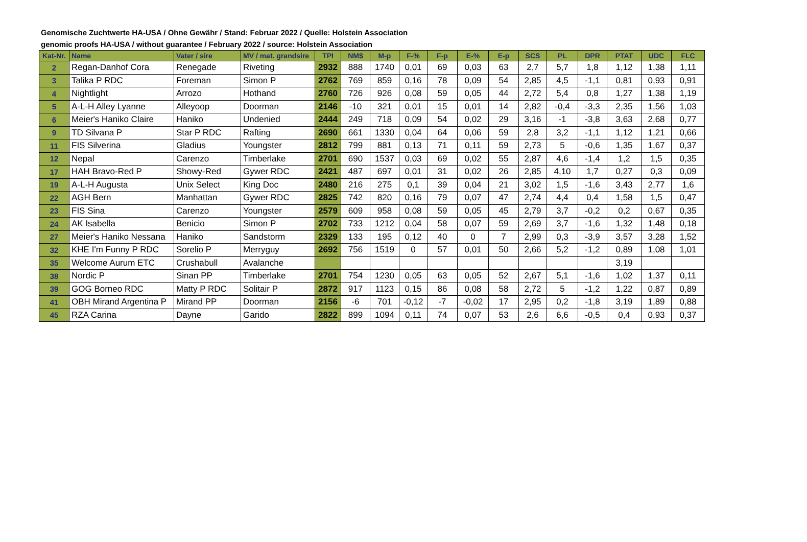Genomische Zuchtwerte HA-USA / Ohne Gewähr / Stand: Februar 2022 / Quelle: Holstein Association
genomic proofs HA-USA / without guarantee / February 2022 / source: Holstein Association
| Kat-Nr. | Name | Vater / sire | MV / mat. grandsire | TPI | NM$ | M-p | F-% | F-p | E-% | E-p | SCS | PL | DPR | PTAT | UDC | FLC |
| --- | --- | --- | --- | --- | --- | --- | --- | --- | --- | --- | --- | --- | --- | --- | --- | --- |
| 2 | Regan-Danhof Cora | Renegade | Riveting | 2932 | 888 | 1740 | 0,01 | 69 | 0,03 | 63 | 2,7 | 5,7 | 1,8 | 1,12 | 1,38 | 1,11 |
| 3 | Talika P RDC | Foreman | Simon P | 2762 | 769 | 859 | 0,16 | 78 | 0,09 | 54 | 2,85 | 4,5 | -1,1 | 0,81 | 0,93 | 0,91 |
| 4 | Nightlight | Arrozo | Hothand | 2760 | 726 | 926 | 0,08 | 59 | 0,05 | 44 | 2,72 | 5,4 | 0,8 | 1,27 | 1,38 | 1,19 |
| 5 | A-L-H Alley Lyanne | Alleyoop | Doorman | 2146 | -10 | 321 | 0,01 | 15 | 0,01 | 14 | 2,82 | -0,4 | -3,3 | 2,35 | 1,56 | 1,03 |
| 6 | Meier's Haniko Claire | Haniko | Undenied | 2444 | 249 | 718 | 0,09 | 54 | 0,02 | 29 | 3,16 | -1 | -3,8 | 3,63 | 2,68 | 0,77 |
| 9 | TD Silvana P | Star P RDC | Rafting | 2690 | 661 | 1330 | 0,04 | 64 | 0,06 | 59 | 2,8 | 3,2 | -1,1 | 1,12 | 1,21 | 0,66 |
| 11 | FIS Silverina | Gladius | Youngster | 2812 | 799 | 881 | 0,13 | 71 | 0,11 | 59 | 2,73 | 5 | -0,6 | 1,35 | 1,67 | 0,37 |
| 12 | Nepal | Carenzo | Timberlake | 2701 | 690 | 1537 | 0,03 | 69 | 0,02 | 55 | 2,87 | 4,6 | -1,4 | 1,2 | 1,5 | 0,35 |
| 17 | HAH Bravo-Red P | Showy-Red | Gywer RDC | 2421 | 487 | 697 | 0,01 | 31 | 0,02 | 26 | 2,85 | 4,10 | 1,7 | 0,27 | 0,3 | 0,09 |
| 19 | A-L-H Augusta | Unix Select | King Doc | 2480 | 216 | 275 | 0,1 | 39 | 0,04 | 21 | 3,02 | 1,5 | -1,6 | 3,43 | 2,77 | 1,6 |
| 22 | AGH Bern | Manhattan | Gywer RDC | 2825 | 742 | 820 | 0,16 | 79 | 0,07 | 47 | 2,74 | 4,4 | 0,4 | 1,58 | 1,5 | 0,47 |
| 23 | FIS Sina | Carenzo | Youngster | 2579 | 609 | 958 | 0,08 | 59 | 0,05 | 45 | 2,79 | 3,7 | -0,2 | 0,2 | 0,67 | 0,35 |
| 24 | AK Isabella | Benicio | Simon P | 2702 | 733 | 1212 | 0,04 | 58 | 0,07 | 59 | 2,69 | 3,7 | -1,6 | 1,32 | 1,48 | 0,18 |
| 27 | Meier's Haniko Nessana | Haniko | Sandstorm | 2329 | 133 | 195 | 0,12 | 40 | 0 | 7 | 2,99 | 0,3 | -3,9 | 3,57 | 3,28 | 1,52 |
| 32 | KHE I'm Funny P RDC | Sorelio P | Merryguy | 2692 | 756 | 1519 | 0 | 57 | 0,01 | 50 | 2,66 | 5,2 | -1,2 | 0,89 | 1,08 | 1,01 |
| 35 | Welcome Aurum ETC | Crushabull | Avalanche | | | | | | | | | | | 3,19 | | |
| 38 | Nordic P | Sinan PP | Timberlake | 2701 | 754 | 1230 | 0,05 | 63 | 0,05 | 52 | 2,67 | 5,1 | -1,6 | 1,02 | 1,37 | 0,11 |
| 39 | GOG Borneo RDC | Matty P RDC | Solitair P | 2872 | 917 | 1123 | 0,15 | 86 | 0,08 | 58 | 2,72 | 5 | -1,2 | 1,22 | 0,87 | 0,89 |
| 41 | OBH Mirand Argentina P | Mirand PP | Doorman | 2156 | -6 | 701 | -0,12 | -7 | -0,02 | 17 | 2,95 | 0,2 | -1,8 | 3,19 | 1,89 | 0,88 |
| 45 | RZA Carina | Dayne | Garido | 2822 | 899 | 1094 | 0,11 | 74 | 0,07 | 53 | 2,6 | 6,6 | -0,5 | 0,4 | 0,93 | 0,37 |